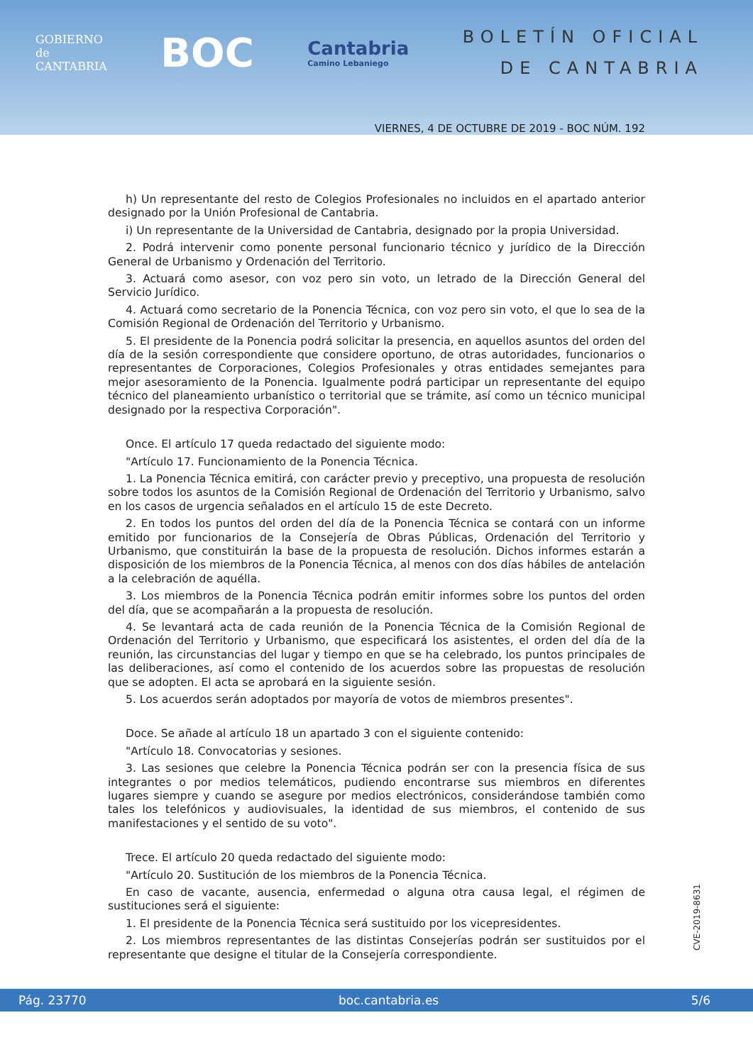GOBIERNO
de
CANTABRIA
BOC
Cantabria
Camino Lebaniego
BOLETÍN OFICIAL
DE CANTABRIA
VIERNES, 4 DE OCTUBRE DE 2019 - BOC NÚM. 192
h) Un representante del resto de Colegios Profesionales no incluidos en el apartado anterior designado por la Unión Profesional de Cantabria.
i) Un representante de la Universidad de Cantabria, designado por la propia Universidad.
2. Podrá intervenir como ponente personal funcionario técnico y jurídico de la Dirección General de Urbanismo y Ordenación del Territorio.
3. Actuará como asesor, con voz pero sin voto, un letrado de la Dirección General del Servicio Jurídico.
4. Actuará como secretario de la Ponencia Técnica, con voz pero sin voto, el que lo sea de la Comisión Regional de Ordenación del Territorio y Urbanismo.
5. El presidente de la Ponencia podrá solicitar la presencia, en aquellos asuntos del orden del día de la sesión correspondiente que considere oportuno, de otras autoridades, funcionarios o representantes de Corporaciones, Colegios Profesionales y otras entidades semejantes para mejor asesoramiento de la Ponencia. Igualmente podrá participar un representante del equipo técnico del planeamiento urbanístico o territorial que se trámite, así como un técnico municipal designado por la respectiva Corporación".
Once. El artículo 17 queda redactado del siguiente modo:
"Artículo 17. Funcionamiento de la Ponencia Técnica.
1. La Ponencia Técnica emitirá, con carácter previo y preceptivo, una propuesta de resolución sobre todos los asuntos de la Comisión Regional de Ordenación del Territorio y Urbanismo, salvo en los casos de urgencia señalados en el artículo 15 de este Decreto.
2. En todos los puntos del orden del día de la Ponencia Técnica se contará con un informe emitido por funcionarios de la Consejería de Obras Públicas, Ordenación del Territorio y Urbanismo, que constituirán la base de la propuesta de resolución. Dichos informes estarán a disposición de los miembros de la Ponencia Técnica, al menos con dos días hábiles de antelación a la celebración de aquélla.
3. Los miembros de la Ponencia Técnica podrán emitir informes sobre los puntos del orden del día, que se acompañarán a la propuesta de resolución.
4. Se levantará acta de cada reunión de la Ponencia Técnica de la Comisión Regional de Ordenación del Territorio y Urbanismo, que especificará los asistentes, el orden del día de la reunión, las circunstancias del lugar y tiempo en que se ha celebrado, los puntos principales de las deliberaciones, así como el contenido de los acuerdos sobre las propuestas de resolución que se adopten. El acta se aprobará en la siguiente sesión.
5. Los acuerdos serán adoptados por mayoría de votos de miembros presentes".
Doce. Se añade al artículo 18 un apartado 3 con el siguiente contenido:
"Artículo 18. Convocatorias y sesiones.
3. Las sesiones que celebre la Ponencia Técnica podrán ser con la presencia física de sus integrantes o por medios telemáticos, pudiendo encontrarse sus miembros en diferentes lugares siempre y cuando se asegure por medios electrónicos, considerándose también como tales los telefónicos y audiovisuales, la identidad de sus miembros, el contenido de sus manifestaciones y el sentido de su voto".
Trece. El artículo 20 queda redactado del siguiente modo:
"Artículo 20. Sustitución de los miembros de la Ponencia Técnica.
En caso de vacante, ausencia, enfermedad o alguna otra causa legal, el régimen de sustituciones será el siguiente:
1. El presidente de la Ponencia Técnica será sustituido por los vicepresidentes.
2. Los miembros representantes de las distintas Consejerías podrán ser sustituidos por el representante que designe el titular de la Consejería correspondiente.
CVE-2019-8631
Pág. 23770 boc.cantabria.es 5/6